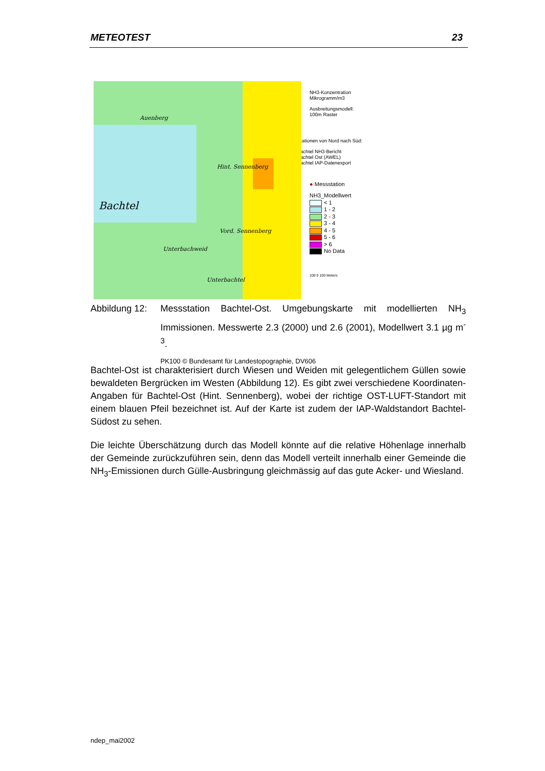METEOTEST 23
Bachtel
Hint. Sennenberg
Vord. Sennenberg
Unterbachweid
Unterbachtel
Auenberg
NH3-Konzentration
Mikrogramm/m3
Ausbreitungsmodell:
100m Raster
Stationen von Nord nach Süd:
Bachtel NH3-Bericht
Bachtel Ost (AWEL)
Bachtel IAP-Datenexport
● Messstation
NH3_Modellwert
< 1
1 - 2
2 - 3
3 - 4
4 - 5
5 - 6
> 6
No Data
100 0 100 Meters
Abbildung 12:
Messstation Bachtel-Ost. Umgebungskarte mit modellierten NH<sub>3</sub> Immissionen. Messwerte 2.3 (2000) und 2.6 (2001), Modellwert 3.1 µg m<sup>-3</sup>.
PK100 © Bundesamt für Landestopographie, DV606
Bachtel-Ost ist charakterisiert durch Wiesen und Weiden mit gelegentlichem Güllen sowie bewaldeten Bergrücken im Westen (Abbildung 12). Es gibt zwei verschiedene Koordinaten-Angaben für Bachtel-Ost (Hint. Sennenberg), wobei der richtige OST-LUFT-Standort mit einem blauen Pfeil bezeichnet ist. Auf der Karte ist zudem der IAP-Waldstandort Bachtel-Südost zu sehen.
Die leichte Überschätzung durch das Modell könnte auf die relative Höhenlage innerhalb der Gemeinde zurückzuführen sein, denn das Modell verteilt innerhalb einer Gemeinde die NH<sub>3</sub>-Emissionen durch Gülle-Ausbringung gleichmässig auf das gute Acker- und Wiesland.
ndep_mai2002